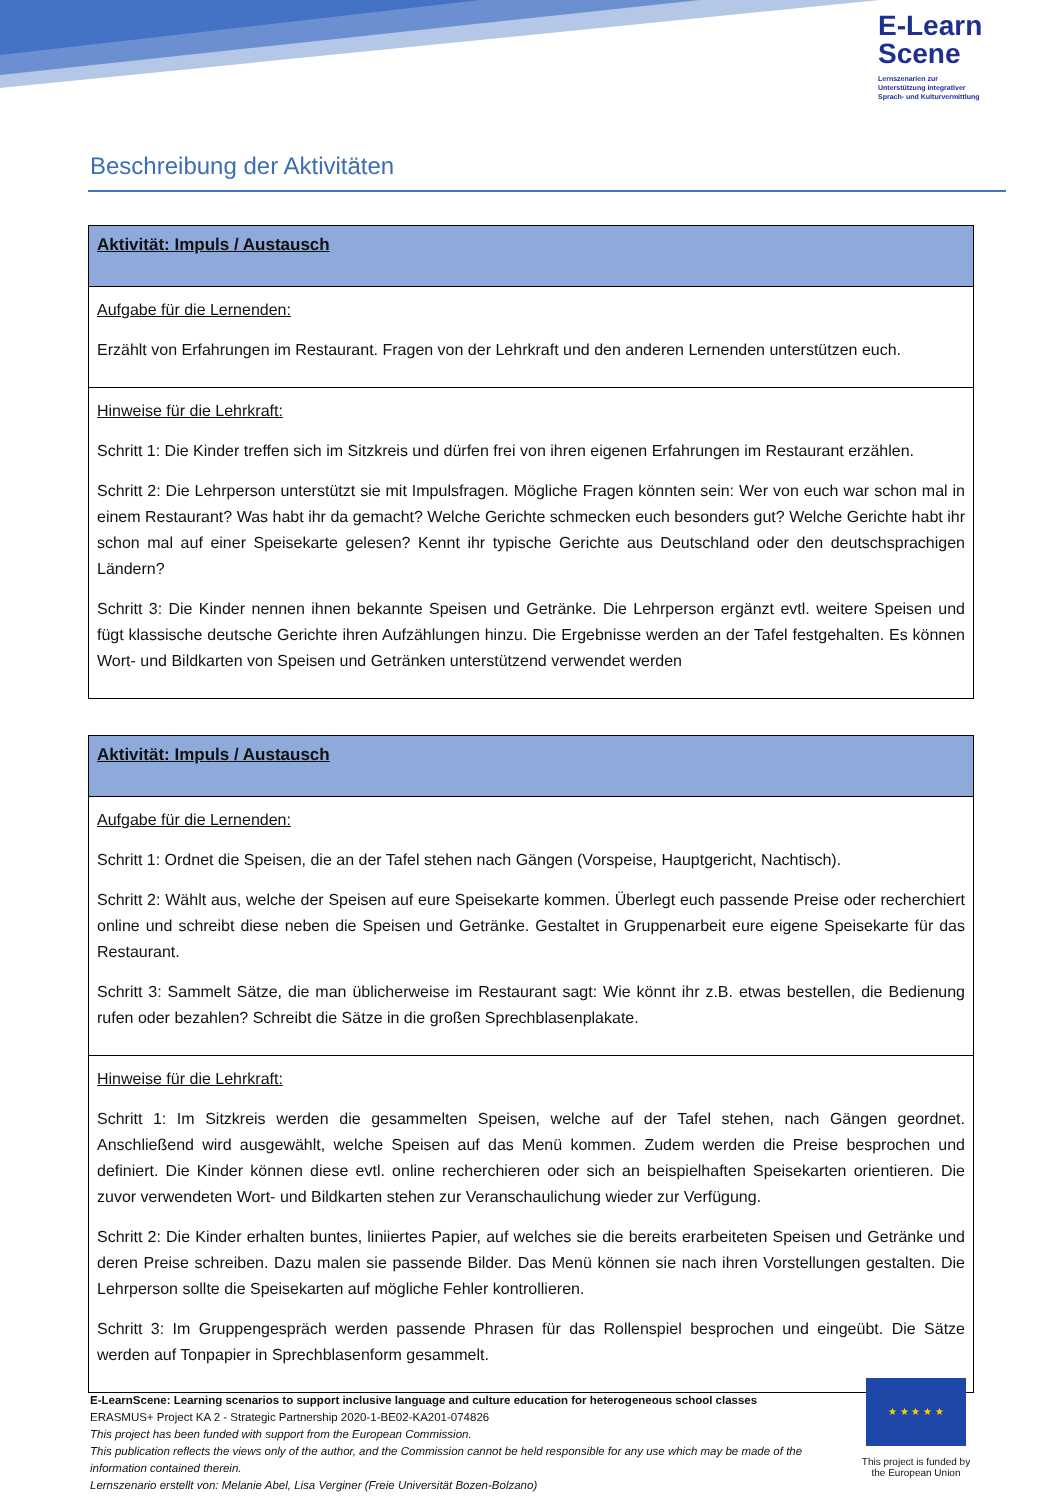E-Learn
Scene
Lernszenarien zur
Unterstützung integrativer
Sprach- und Kulturvermittlung
Beschreibung der Aktivitäten
| Aktivität: Impuls / Austausch |
| --- |
| Aufgabe für die Lernenden: Erzählt von Erfahrungen im Restaurant. Fragen von der Lehrkraft und den anderen Lernenden unterstützen euch. |
| Hinweise für die Lehrkraft: Schritt 1: Die Kinder treffen sich im Sitzkreis und dürfen frei von ihren eigenen Erfahrungen im Restaurant erzählen. Schritt 2: Die Lehrperson unterstützt sie mit Impulsfragen. Mögliche Fragen könnten sein: Wer von euch war schon mal in einem Restaurant? Was habt ihr da gemacht? Welche Gerichte schmecken euch besonders gut? Welche Gerichte habt ihr schon mal auf einer Speisekarte gelesen? Kennt ihr typische Gerichte aus Deutschland oder den deutschsprachigen Ländern? Schritt 3: Die Kinder nennen ihnen bekannte Speisen und Getränke. Die Lehrperson ergänzt evtl. weitere Speisen und fügt klassische deutsche Gerichte ihren Aufzählungen hinzu. Die Ergebnisse werden an der Tafel festgehalten. Es können Wort- und Bildkarten von Speisen und Getränken unterstützend verwendet werden |
| Aktivität: Impuls / Austausch |
| --- |
| Aufgabe für die Lernenden: Schritt 1: Ordnet die Speisen, die an der Tafel stehen nach Gängen (Vorspeise, Hauptgericht, Nachtisch). Schritt 2: Wählt aus, welche der Speisen auf eure Speisekarte kommen. Überlegt euch passende Preise oder recherchiert online und schreibt diese neben die Speisen und Getränke. Gestaltet in Gruppenarbeit eure eigene Speisekarte für das Restaurant. Schritt 3: Sammelt Sätze, die man üblicherweise im Restaurant sagt: Wie könnt ihr z.B. etwas bestellen, die Bedienung rufen oder bezahlen? Schreibt die Sätze in die großen Sprechblasenplakate. |
| Hinweise für die Lehrkraft: Schritt 1: Im Sitzkreis werden die gesammelten Speisen, welche auf der Tafel stehen, nach Gängen geordnet. Anschließend wird ausgewählt, welche Speisen auf das Menü kommen. Zudem werden die Preise besprochen und definiert. Die Kinder können diese evtl. online recherchieren oder sich an beispielhaften Speisekarten orientieren. Die zuvor verwendeten Wort- und Bildkarten stehen zur Veranschaulichung wieder zur Verfügung. Schritt 2: Die Kinder erhalten buntes, liniiertes Papier, auf welches sie die bereits erarbeiteten Speisen und Getränke und deren Preise schreiben. Dazu malen sie passende Bilder. Das Menü können sie nach ihren Vorstellungen gestalten. Die Lehrperson sollte die Speisekarten auf mögliche Fehler kontrollieren. Schritt 3: Im Gruppengespräch werden passende Phrasen für das Rollenspiel besprochen und eingeübt. Die Sätze werden auf Tonpapier in Sprechblasenform gesammelt. |
E-LearnScene: Learning scenarios to support inclusive language and culture education for heterogeneous school classes
ERASMUS+ Project KA 2 - Strategic Partnership 2020-1-BE02-KA201-074826
This project has been funded with support from the European Commission.
This publication reflects the views only of the author, and the Commission cannot be held responsible for any use which may be made of the information contained therein.
Lernszenario erstellt von: Melanie Abel, Lisa Verginer (Freie Universität Bozen-Bolzano)
★ ★ ★ ★ ★
This project is funded by the European Union